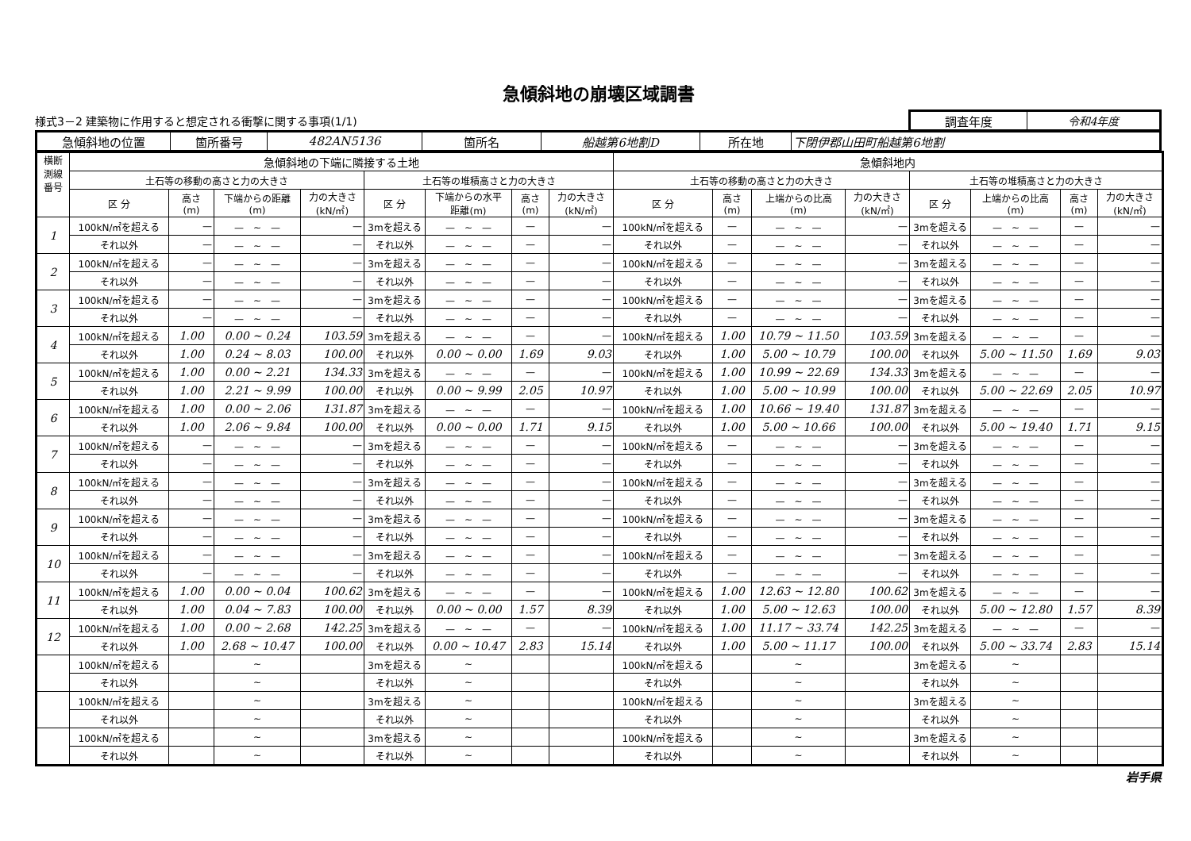急傾斜地の崩壊区域調書
様式3－2 建築物に作用すると想定される衝撃に関する事項(1/1)
| 調査年度 | 令和4年度 |
| 急傾斜地の位置 | 箇所番号 | 482AN5136 | 箇所名 | 船越第6地割D | 所在地 | 下閉伊郡山田町船越第6地割 |
| 横断 測線 番号 | 急傾斜地の下端に隣接する土地 | | | | | | | | 急傾斜地内 | | | | | | | |
| --- | --- | --- | --- | --- | --- | --- | --- | --- | --- | --- | --- | --- | --- | --- | --- | --- |
| | 土石等の移動の高さと力の大きさ | | | | 土石等の堆積高さと力の大きさ | | | | 土石等の移動の高さと力の大きさ | | | | 土石等の堆積高さと力の大きさ | | | |
| | 区 分 | 高さ (m) | 下端からの距離 (m) | 力の大きさ (kN/㎡) | 区 分 | 下端からの水平 距離(m) | 高さ (m) | 力の大きさ (kN/㎡) | 区 分 | 高さ (m) | 上端からの比高 (m) | 力の大きさ (kN/㎡) | 区 分 | 上端からの比高 (m) | 高さ (m) | 力の大きさ (kN/㎡) |
| 1 | 100kN/㎡を超える | — | — ~ — | — | 3mを超える | — ~ — | — | — | 100kN/㎡を超える | — | — ~ — | — | 3mを超える | — ~ — | — | — |
| | それ以外 | — | — ~ — | — | それ以外 | — ~ — | — | — | それ以外 | — | — ~ — | — | それ以外 | — ~ — | — | — |
| 2 | 100kN/㎡を超える | — | — ~ — | — | 3mを超える | — ~ — | — | — | 100kN/㎡を超える | — | — ~ — | — | 3mを超える | — ~ — | — | — |
| | それ以外 | — | — ~ — | — | それ以外 | — ~ — | — | — | それ以外 | — | — ~ — | — | それ以外 | — ~ — | — | — |
| 3 | 100kN/㎡を超える | — | — ~ — | — | 3mを超える | — ~ — | — | — | 100kN/㎡を超える | — | — ~ — | — | 3mを超える | — ~ — | — | — |
| | それ以外 | — | — ~ — | — | それ以外 | — ~ — | — | — | それ以外 | — | — ~ — | — | それ以外 | — ~ — | — | — |
| 4 | 100kN/㎡を超える | 1.00 | 0.00 ~ 0.24 | 103.59 | 3mを超える | — ~ — | — | — | 100kN/㎡を超える | 1.00 | 10.79 ~ 11.50 | 103.59 | 3mを超える | — ~ — | — | — |
| | それ以外 | 1.00 | 0.24 ~ 8.03 | 100.00 | それ以外 | 0.00 ~ 0.00 | 1.69 | 9.03 | それ以外 | 1.00 | 5.00 ~ 10.79 | 100.00 | それ以外 | 5.00 ~ 11.50 | 1.69 | 9.03 |
| 5 | 100kN/㎡を超える | 1.00 | 0.00 ~ 2.21 | 134.33 | 3mを超える | — ~ — | — | — | 100kN/㎡を超える | 1.00 | 10.99 ~ 22.69 | 134.33 | 3mを超える | — ~ — | — | — |
| | それ以外 | 1.00 | 2.21 ~ 9.99 | 100.00 | それ以外 | 0.00 ~ 9.99 | 2.05 | 10.97 | それ以外 | 1.00 | 5.00 ~ 10.99 | 100.00 | それ以外 | 5.00 ~ 22.69 | 2.05 | 10.97 |
| 6 | 100kN/㎡を超える | 1.00 | 0.00 ~ 2.06 | 131.87 | 3mを超える | — ~ — | — | — | 100kN/㎡を超える | 1.00 | 10.66 ~ 19.40 | 131.87 | 3mを超える | — ~ — | — | — |
| | それ以外 | 1.00 | 2.06 ~ 9.84 | 100.00 | それ以外 | 0.00 ~ 0.00 | 1.71 | 9.15 | それ以外 | 1.00 | 5.00 ~ 10.66 | 100.00 | それ以外 | 5.00 ~ 19.40 | 1.71 | 9.15 |
| 7 | 100kN/㎡を超える | — | — ~ — | — | 3mを超える | — ~ — | — | — | 100kN/㎡を超える | — | — ~ — | — | 3mを超える | — ~ — | — | — |
| | それ以外 | — | — ~ — | — | それ以外 | — ~ — | — | — | それ以外 | — | — ~ — | — | それ以外 | — ~ — | — | — |
| 8 | 100kN/㎡を超える | — | — ~ — | — | 3mを超える | — ~ — | — | — | 100kN/㎡を超える | — | — ~ — | — | 3mを超える | — ~ — | — | — |
| | それ以外 | — | — ~ — | — | それ以外 | — ~ — | — | — | それ以外 | — | — ~ — | — | それ以外 | — ~ — | — | — |
| 9 | 100kN/㎡を超える | — | — ~ — | — | 3mを超える | — ~ — | — | — | 100kN/㎡を超える | — | — ~ — | — | 3mを超える | — ~ — | — | — |
| | それ以外 | — | — ~ — | — | それ以外 | — ~ — | — | — | それ以外 | — | — ~ — | — | それ以外 | — ~ — | — | — |
| 10 | 100kN/㎡を超える | — | — ~ — | — | 3mを超える | — ~ — | — | — | 100kN/㎡を超える | — | — ~ — | — | 3mを超える | — ~ — | — | — |
| | それ以外 | — | — ~ — | — | それ以外 | — ~ — | — | — | それ以外 | — | — ~ — | — | それ以外 | — ~ — | — | — |
| 11 | 100kN/㎡を超える | 1.00 | 0.00 ~ 0.04 | 100.62 | 3mを超える | — ~ — | — | — | 100kN/㎡を超える | 1.00 | 12.63 ~ 12.80 | 100.62 | 3mを超える | — ~ — | — | — |
| | それ以外 | 1.00 | 0.04 ~ 7.83 | 100.00 | それ以外 | 0.00 ~ 0.00 | 1.57 | 8.39 | それ以外 | 1.00 | 5.00 ~ 12.63 | 100.00 | それ以外 | 5.00 ~ 12.80 | 1.57 | 8.39 |
| 12 | 100kN/㎡を超える | 1.00 | 0.00 ~ 2.68 | 142.25 | 3mを超える | — ~ — | — | — | 100kN/㎡を超える | 1.00 | 11.17 ~ 33.74 | 142.25 | 3mを超える | — ~ — | — | — |
| | それ以外 | 1.00 | 2.68 ~ 10.47 | 100.00 | それ以外 | 0.00 ~ 10.47 | 2.83 | 15.14 | それ以外 | 1.00 | 5.00 ~ 11.17 | 100.00 | それ以外 | 5.00 ~ 33.74 | 2.83 | 15.14 |
| | 100kN/㎡を超える | | ~ | | 3mを超える | ~ | | | 100kN/㎡を超える | | ~ | | 3mを超える | ~ | | |
| | それ以外 | | ~ | | それ以外 | ~ | | | それ以外 | | ~ | | それ以外 | ~ | | |
| | 100kN/㎡を超える | | ~ | | 3mを超える | ~ | | | 100kN/㎡を超える | | ~ | | 3mを超える | ~ | | |
| | それ以外 | | ~ | | それ以外 | ~ | | | それ以外 | | ~ | | それ以外 | ~ | | |
| | 100kN/㎡を超える | | ~ | | 3mを超える | ~ | | | 100kN/㎡を超える | | ~ | | 3mを超える | ~ | | |
| | それ以外 | | ~ | | それ以外 | ~ | | | それ以外 | | ~ | | それ以外 | ~ | | |
岩手県